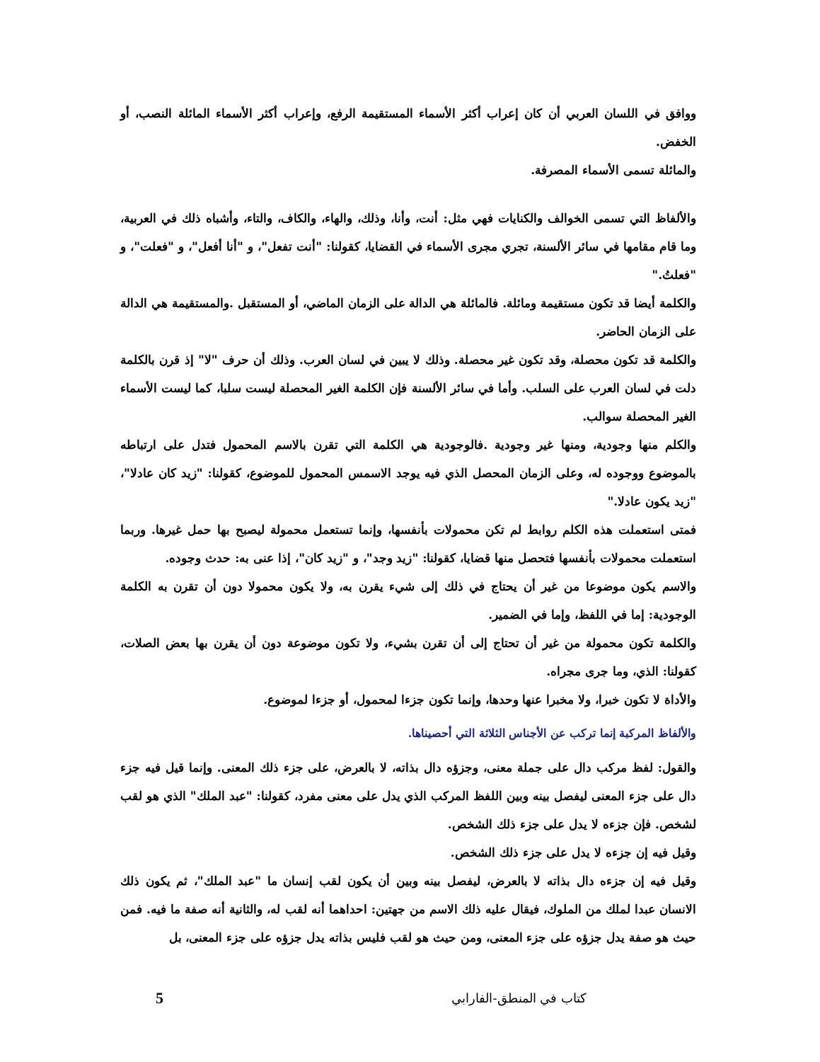ووافق في اللسان العربي أن كان إعراب أكثر الأسماء المستقيمة الرفع، وإعراب أكثر الأسماء المائلة النصب، أو الخفض.
والمائلة تسمى الأسماء المصرفة.
والألفاظ التي تسمى الخوالف والكنايات فهي مثل: أنت، وأنا، وذلك، والهاء، والكاف، والتاء، وأشباه ذلك في العربية، وما قام مقامها في سائر الألسنة، تجري مجرى الأسماء في القضايا، كقولنا: "أنت تفعل"، و "أنا أفعل"، و "فعلت"، و "فعلتُ."
والكلمة أيضا قد تكون مستقيمة ومائلة. فالمائلة هي الدالة على الزمان الماضي، أو المستقبل .والمستقيمة هي الدالة على الزمان الحاضر.
والكلمة قد تكون محصلة، وقد تكون غير محصلة. وذلك لا يبين في لسان العرب. وذلك أن حرف "لا" إذ قرن بالكلمة دلت في لسان العرب على السلب. وأما في سائر الألسنة فإن الكلمة الغير المحصلة ليست سلبا، كما ليست الأسماء الغير المحصلة سوالب.
والكلم منها وجودية، ومنها غير وجودية .فالوجودية هي الكلمة التي تقرن بالاسم المحمول فتدل على ارتباطه بالموضوع ووجوده له، وعلى الزمان المحصل الذي فيه يوجد الاسمس المحمول للموضوع، كقولنا: "زيد كان عادلا"، "زيد يكون عادلا."
فمتى استعملت هذه الكلم روابط لم تكن محمولات بأنفسها، وإنما تستعمل محمولة ليصبح بها حمل غيرها. وربما استعملت محمولات بأنفسها فتحصل منها قضايا، كقولنا: "زيد وجد"، و "زيد كان"، إذا عنى به: حدث وجوده.
والاسم يكون موضوعا من غير أن يحتاج في ذلك إلى شيء يقرن به، ولا يكون محمولا دون أن تقرن به الكلمة الوجودية: إما في اللفظ، وإما في الضمير.
والكلمة تكون محمولة من غير أن تحتاج إلى أن تقرن بشيء، ولا تكون موضوعة دون أن يقرن بها بعض الصلات، كقولنا: الذي، وما جرى مجراه.
والأداة لا تكون خبرا، ولا مخبرا عنها وحدها، وإنما تكون جزءا لمحمول، أو جزءا لموضوع.
والألفاظ المركبة إنما تركب عن الأجناس الثلاثة التي أحصيناها.
والقول: لفظ مركب دال على جملة معنى، وجزؤه دال بذاته، لا بالعرض، على جزء ذلك المعنى. وإنما قيل فيه جزء دال على جزء المعنى ليفصل بينه وبين اللفظ المركب الذي يدل على معنى مفرد، كقولنا: "عبد الملك" الذي هو لقب لشخص. فإن جزءه لا يدل على جزء ذلك الشخص.
وقيل فيه إن جزءه لا يدل على جزء ذلك الشخص.
وقيل فيه إن جزءه دال بذاته لا بالعرض، ليفصل بينه وبين أن يكون لقب إنسان ما "عبد الملك"، ثم يكون ذلك الانسان عبدا لملك من الملوك، فيقال عليه ذلك الاسم من جهتين: احداهما أنه لقب له، والثانية أنه صفة ما فيه. فمن حيث هو صفة يدل جزؤه على جزء المعنى، ومن حيث هو لقب فليس بذاته يدل جزؤه على جزء المعنى، بل
كتاب في المنطق-الفارابي 5